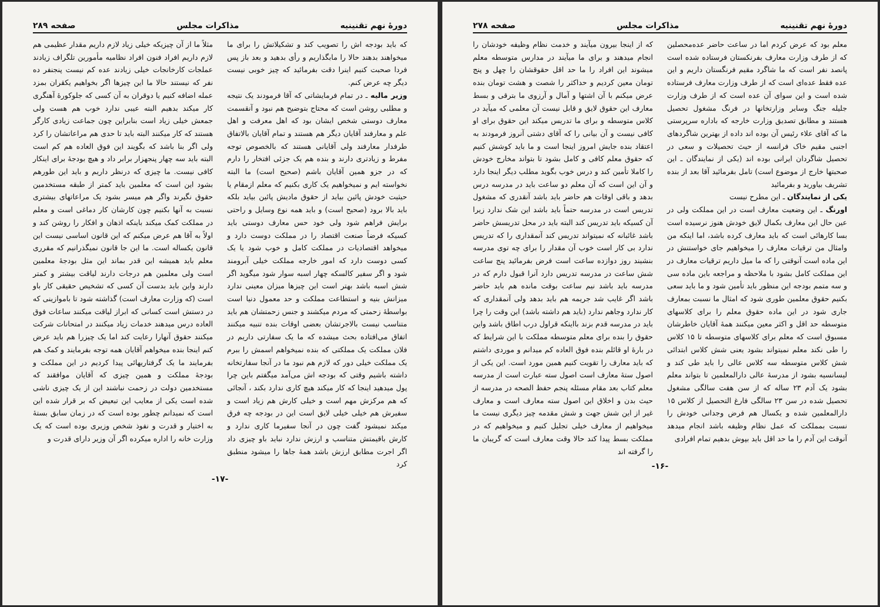دورهٔ نهم تقنینیه مذاکرات مجلس صفحه ۲۷۸
معلم بود که عرض کردم اما در ساعت حاضر عده‌محصلین که از طرف وزارت معارف بفرنکستان فرستاده شده است پانصد نفر است که ما شاگرد مقیم فرنگستان داریم و این عده فقط عده‌ای است که از طرف وزارت معارف فرستاده شده است و این سوای آن عده است که از طرف وزارت جلیله جنگ وسایر وزارتخانها در فرنگ مشغول تحصیل هستند و مطابق تصدیق وزارت خارجه که باداره سرپرستی ما که آقای علاء رئیس آن بوده اند داده از بهترین شاگردهای اجنبی مقیم خاک فرانسه از حیث تحصیلات و سعی در تحصیل شاگردان ایرانی بوده اند (یکی از نمایندگان ـ این صحبتها خارج از موضوع است) تامل بفرمائید آقا بعد از بنده تشریف بیاورید و بفرمائید
یکی از نمایندگان ـ این مطرح نیست
اورنگ ـ این وضعیت معارف است در این مملکت ولی در عین حال این معارف بکمال لایق خودش هنوز نرسیده است بسا کارهائی است که باید معارف کرده باشد، اما اینکه من وامثال من ترقیات معارف را میخواهیم جای خواستنش در این ماده است آنوقتی را که ما میل داریم ترقیات معارف در این مملکت کامل بشود با ملاحظه و مراجعه باین ماده سی و سه متمم بودجه این منظور باید تأمین شود و ما باید سعی بکنیم حقوق معلمین طوری شود که امثال ما نسبت بمعارف جاری شود در این ماده حقوق معلم را برای کلاسهای متوسطه حد اقل و اکثر معین میکنند همهٔ آقایان خاطرشان مسبوق است که معلم برای کلاسهای متوسطه تا ۱۵ کلاس را طی نکند معلم نمیتواند بشود یعنی شش کلاس ابتدائی شش کلاس متوسطه سه کلاس عالی را باید طی کند و لیسانسیه بشود از مدرسهٔ عالی دارالمعلمین تا بتواند معلم بشود یک آدم ۲۳ ساله که از سن هفت سالگی مشغول تحصیل شده در سن ۲۳ سالگی فارغ التحصیل از کلاس ۱۵ دارالمعلمین شده و یکسال هم فرض وجدانی خودش را نسبت بمملکت که عمل نظام وظیفه باشد انجام میدهد آنوقت این آدم را ما حد اقل باید بپوش بدهیم تمام افرادی
که از اینجا بیرون میآیند و خدمت نظام وظیفه خودشان را انجام میدهند و برای ما میآیند در مدارس متوسطه معلم میشوند این افراد را ما حد اقل حقوقشان را چهل و پنج تومان معین کردیم و حداکثر را شصت و هشت تومان بنده عرض میکنم با آن اشتها و آمال و آرزوی ما بترقی و بسط معارف این حقوق لایق و قابل نیست آن معلمی که میآید در کلاس متوسطه و برای ما تدریس میکند این حقوق برای او کافی نیست و آن بیانی را که آقای دشتی آنروز فرمودند به اعتقاد بنده جایش امروز اینجا است و ما باید کوشش کنیم که حقوق معلم کافی و کامل بشود تا بتواند مخارج خودش را کاملا تأمین کند و درس خوب بگوید مطلب دیگر اینجا دارد و آن این است که آن معلم دو ساعت باید در مدرسه درس بدهد و باقی اوقات هم حاضر باید باشد آنقدری که مشغول تدریس است در مدرسه حتماً باید باشد این شک ندارد زیرا آن کسیکه باید تدریس کند البته باید در محل تدریسش حاضر باشد غائبانه که نمیتواند تدریس کند آنمقداری را که تدریس ندارد بی کار است خوب آن مقدار را برای چه توی مدرسه بنشیند روز دوازده ساعت است فرض بفرمائید پنج ساعت شش ساعت در مدرسه تدریس دارد آنرا قبول دارم که در مدرسه باید باشد نیم ساعت بوقت مانده هم باید حاضر باشد اگر غایب شد جریمه هم باید بدهد ولی آنمقداری که کار ندارد وجاهم ندارد (باید هم داشته باشد) این وقت را چرا باید در مدرسه قدم بزند بااینکه قراول درب اطاق باشد واین حقوق را بنده برای معلم متوسطه مملکت با این شرایط که در بارهٔ او قائلم بنده فوق العاده کم میدانم و موردی داشتم که باید معارف را تقویت کنیم همین مورد است. این یکی از اصول ستهٔ معارف است اصول سته عبارت است از مدرسه معلم کتاب بعد مقام مسئله پنجم حفظ الصحه در مدرسه از حیث بدن و اخلاق این اصول سته معارف است و معارف غیر از این شش جهت و شش مقدمه چیز دیگری نیست ما میخواهیم از معارف خیلی تجلیل کنیم و میخواهیم که در مملکت بسط پیدا کند حالا وقت معارف است که گریبان ما را گرفته اند
-۱۶-
دورهٔ نهم تقنینیه مذاکرات مجلس صفحه ۲۸۹
که باید بودجه اش را تصویب کند و تشکیلاتش را برای ما میخواهند بدهند حالا را مابگذاریم و رأی بدهید و بعد باز پس فردا صحبت کنیم اینرا دقت بفرمائید که چیز خوبی نیست دیگر چه عرض کنم.
وزیر مالیه ـ در تمام فرمایشاتی که آقا فرمودند یک نتیجه و مطلبی روشن است که محتاج بتوضیح هم نبود و آنقسمت معارف دوستی شخص ایشان بود که اهل معرفت و اهل علم و معارفند آقایان دیگر هم هستند و تمام آقایان بالاتفاق طرفدار معارفند ولی آقایانی هستند که بالخصوص توجه مفرط و زیادتری دارند و بنده هم یک جزئی افتخار را دارم که در جزو همین آقایان باشم (صحیح است) ما البته نخواسته ایم و نمیخواهیم یک کاری بکنیم که معلم ازمقام یا حیثیت خودش پائین بیاید از حقوق مادیش پائین بیاید بلکه باید بالا برود (صحیح است) و باید همه نوع وسایل و راحتی برایش فراهم شود ولی خود حس معارف دوستی باید کسیکه فرضاً صنعت اقتصاد را در مملکت دوست دارد و میخواهد اقتصادیات در مملکت کامل و خوب شود یا یک کسی دوست دارد که امور خارجه مملکت خیلی آبرومند شود و اگر سفیر کالسکه چهار اسبه سوار شود میگوید اگر شش اسبه باشد بهتر است این چیزها میزان معینی ندارد میزانش بنیه و استطاعت مملکت و حد معمول دنیا است بواسطهٔ زحمتی که مردم میکشند و جنس زحمتشان هم باید متناسب نیست بالاجرتشان بعضی اوقات بنده تنبیه میکنند اتفاق می‌افتاده بحث میشده که ما یک سفارتی داریم در فلان مملکت یک مملکتی که بنده نمیخواهم اسمش را ببرم یک مملکت خیلی دور که لازم هم نبود ما در آنجا سفارتخانه داشته باشیم وقتی که بودجه اش می‌آمد میگفتم باین چرا پول میدهید اینجا که کار میکند هیچ کاری ندارد بکند ، آنجائی که هم مرکزش مهم است و خیلی کارش هم زیاد است و سفیرش هم خیلی خیلی لایق است این در بودجه چه فرق میکند نمیشود گفت چون در آنجا سفیرما کاری ندارد و کارش باقیمتش متناسب و ارزش ندارد نباید باو چیزی داد اگر اجرت مطابق ارزش باشد همهٔ جاها را میشود منطبق کرد
مثلاً ما از آن چیزیکه خیلی زیاد لازم داریم مقدار عظیمی هم لازم داریم افراد فنون افراد نظامیه مأمورین تلگراف زیادند عملجات کارخانجات خیلی زیادند عده کم نیست پنجنفر ده نفر که نیستند حالا ما این چیزها اگر بخواهیم یکقران بمزد عمله اضافه کنیم یا دوقران به آن کسی که جلوکورهٔ آهنگری کار میکند بدهیم البته عیبی ندارد خوب هم هست ولی جمعش خیلی زیاد است بنابراین چون جماعت زیادی کارگر هستند که کار میکنند البته باید تا حدی هم مراعاتشان را کرد ولی اگر بنا باشد که بگویند این فوق العاده هم کم است البته باید سه چهار پنجهزار برابر داد و هیچ بودجهٔ برای اینکار کافی نیست. ما چیزی که درنظر داریم و باید این طورهم بشود این است که معلمین باید کمتر از طبقه مستخدمین حقوق نگیرند واگر هم میسر بشود یک مراعاتهای بیشتری نسبت به آنها بکنیم چون کارشان کار دماغی است و معلم در مملکت کمک میکند باینکه اذهان و افکار را روشن کند و اولاً به آقا هم عرض میکنم که این قانون اساسی نیست این قانون یکساله است. ما این جا قانون نمیگذرانیم که مقرری معلم باید همیشه این قدر بماند این مثل بودجهٔ معلمین است ولی معلمین هم درجات دارند لیاقت بیشتر و کمتر دارند واین باید بدست آن کسی که تشخیص حقیقی کار باو است (که وزارت معارف است) گذاشته شود تا باموازینی که در دستش است کسانی که ابراز لیاقت میکنند ساعات فوق العاده درس میدهند خدمات زیاد میکنند در امتحانات شرکت میکنند حقوق آنهارا رعایت کند اما یک چیزرا هم باید عرض کنم اینجا بنده میخواهم آقایان همه توجه بفرمایند و کمک هم بفرمایند ما یک گرفتاریهائی پیدا کردیم در این مملکت و بودجهٔ مملکت و همین چیزی که آقایان موافقند که مستخدمین دولت در زحمت نباشند این از یک چیزی ناشی شده است یکی از معایب این تبعیض که بر قرار شده این است که نمیدانم چطور بوده است که در زمان سابق بستهٔ به اختیار و قدرت و نفوذ شخص وزیری بوده است که یک وزارت خانه را اداره میکرده اگر آن وزیر دارای قدرت و
-۱۷-